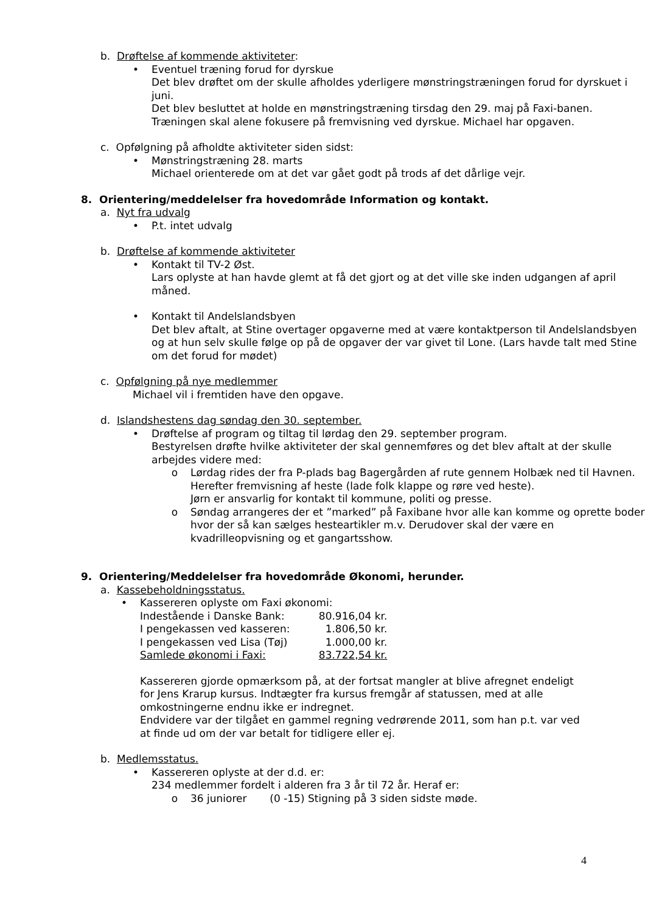b. Drøftelse af kommende aktiviteter:
• Eventuel træning forud for dyrskue
Det blev drøftet om der skulle afholdes yderligere mønstringstræningen forud for dyrskuet i juni.
Det blev besluttet at holde en mønstringstræning tirsdag den 29. maj på Faxi-banen.
Træningen skal alene fokusere på fremvisning ved dyrskue. Michael har opgaven.
c. Opfølgning på afholdte aktiviteter siden sidst:
• Mønstringstræning 28. marts
Michael orienterede om at det var gået godt på trods af det dårlige vejr.
8. Orientering/meddelelser fra hovedområde Information og kontakt.
a. Nyt fra udvalg
• P.t. intet udvalg
b. Drøftelse af kommende aktiviteter
• Kontakt til TV-2 Øst.
Lars oplyste at han havde glemt at få det gjort og at det ville ske inden udgangen af april måned.
• Kontakt til Andelslandsbyen
Det blev aftalt, at Stine overtager opgaverne med at være kontaktperson til Andelslandsbyen og at hun selv skulle følge op på de opgaver der var givet til Lone. (Lars havde talt med Stine om det forud for mødet)
c. Opfølgning på nye medlemmer
Michael vil i fremtiden have den opgave.
d. Islandshestens dag søndag den 30. september.
• Drøftelse af program og tiltag til lørdag den 29. september program.
Bestyrelsen drøfte hvilke aktiviteter der skal gennemføres og det blev aftalt at der skulle arbejdes videre med:
o Lørdag rides der fra P-plads bag Bagergården af rute gennem Holbæk ned til Havnen. Herefter fremvisning af heste (lade folk klappe og røre ved heste).
Jørn er ansvarlig for kontakt til kommune, politi og presse.
o Søndag arrangeres der et ”marked” på Faxibane hvor alle kan komme og oprette boder hvor der så kan sælges hesteartikler m.v. Derudover skal der være en kvadrilleopvisning og et gangartsshow.
9. Orientering/Meddelelser fra hovedområde Økonomi, herunder.
a. Kassebeholdningsstatus.
• Kassereren oplyste om Faxi økonomi:
| Indestående i Danske Bank: | 80.916,04 kr. |
| I pengekassen ved kasseren: | 1.806,50 kr. |
| I pengekassen ved Lisa (Tøj) | 1.000,00 kr. |
| Samlede økonomi i Faxi: | 83.722,54 kr. |
Kassereren gjorde opmærksom på, at der fortsat mangler at blive afregnet endeligt for Jens Krarup kursus. Indtægter fra kursus fremgår af statussen, med at alle omkostningerne endnu ikke er indregnet.
Endvidere var der tilgået en gammel regning vedrørende 2011, som han p.t. var ved at finde ud om der var betalt for tidligere eller ej.
b. Medlemsstatus.
• Kassereren oplyste at der d.d. er:
234 medlemmer fordelt i alderen fra 3 år til 72 år. Heraf er:
o 36 juniorer (0 -15) Stigning på 3 siden sidste møde.
4